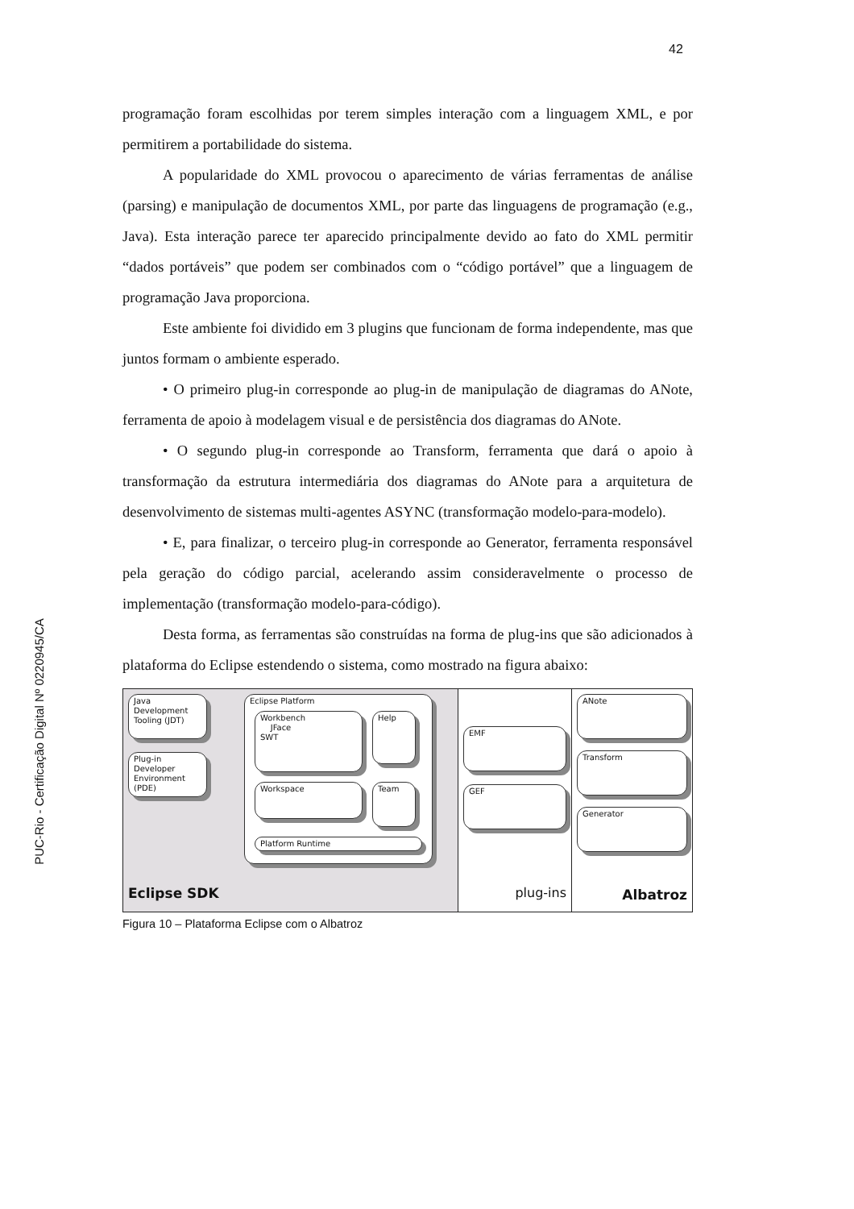42
PUC-Rio - Certificação Digital Nº 0220945/CA
programação foram escolhidas por terem simples interação com a linguagem XML, e por permitirem a portabilidade do sistema.
A popularidade do XML provocou o aparecimento de várias ferramentas de análise (parsing) e manipulação de documentos XML, por parte das linguagens de programação (e.g., Java). Esta interação parece ter aparecido principalmente devido ao fato do XML permitir “dados portáveis” que podem ser combinados com o “código portável” que a linguagem de programação Java proporciona.
Este ambiente foi dividido em 3 plugins que funcionam de forma independente, mas que juntos formam o ambiente esperado.
• O primeiro plug-in corresponde ao plug-in de manipulação de diagramas do ANote, ferramenta de apoio à modelagem visual e de persistência dos diagramas do ANote.
• O segundo plug-in corresponde ao Transform, ferramenta que dará o apoio à transformação da estrutura intermediária dos diagramas do ANote para a arquitetura de desenvolvimento de sistemas multi-agentes ASYNC (transformação modelo-para-modelo).
• E, para finalizar, o terceiro plug-in corresponde ao Generator, ferramenta responsável pela geração do código parcial, acelerando assim consideravelmente o processo de implementação (transformação modelo-para-código).
Desta forma, as ferramentas são construídas na forma de plug-ins que são adicionados à plataforma do Eclipse estendendo o sistema, como mostrado na figura abaixo:
Java Development Tooling (JDT)
Plug-in Developer Environment (PDE)
Eclipse Platform
Workbench
JFace
SWT
Help
Workspace
Team
Platform Runtime
Eclipse SDK
EMF
GEF
plug-ins
ANote
Transform
Generator
Albatroz
Figura 10 – Plataforma Eclipse com o Albatroz